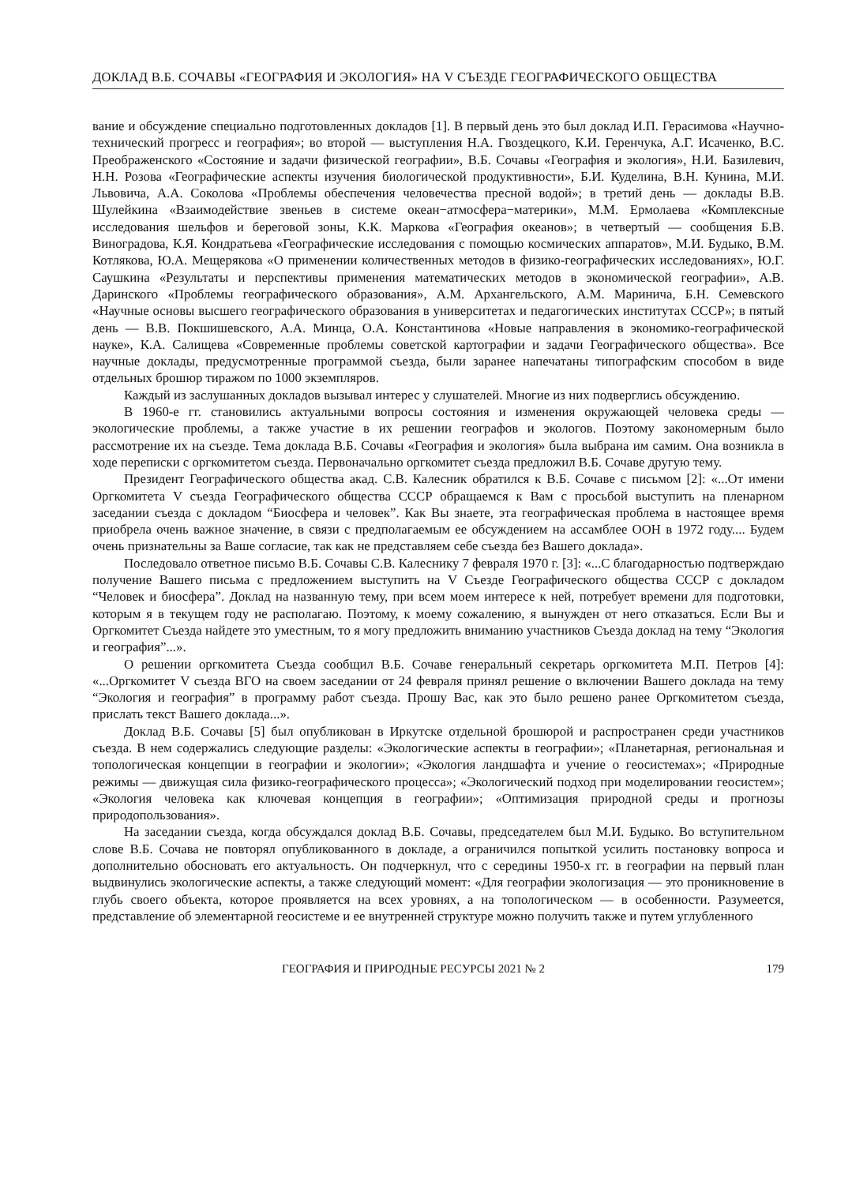ДОКЛАД В.Б. СОЧАВЫ «ГЕОГРАФИЯ И ЭКОЛОГИЯ» НА V СЪЕЗДЕ ГЕОГРАФИЧЕСКОГО ОБЩЕСТВА
вание и обсуждение специально подготовленных докладов [1]. В первый день это был доклад И.П. Герасимова «Научно-технический прогресс и география»; во второй — выступления Н.А. Гвоздецкого, К.И. Геренчука, А.Г. Исаченко, В.С. Преображенского «Состояние и задачи физической географии», В.Б. Сочавы «География и экология», Н.И. Базилевич, Н.Н. Розова «Географические аспекты изучения биологической продуктивности», Б.И. Куделина, В.Н. Кунина, М.И. Львовича, А.А. Соколова «Проблемы обеспечения человечества пресной водой»; в третий день — доклады В.В. Шулейкина «Взаимодействие звеньев в системе океан−атмосфера−материки», М.М. Ермолаева «Комплексные исследования шельфов и береговой зоны, К.К. Маркова «География океанов»; в четвертый — сообщения Б.В. Виноградова, К.Я. Кондратьева «Географические исследования с помощью космических аппаратов», М.И. Будыко, В.М. Котлякова, Ю.А. Мещерякова «О применении количественных методов в физико-географических исследованиях», Ю.Г. Саушкина «Результаты и перспективы применения математических методов в экономической географии», А.В. Даринского «Проблемы географического образования», А.М. Архангельского, А.М. Маринича, Б.Н. Семевского «Научные основы высшего географического образования в университетах и педагогических институтах СССР»; в пятый день — В.В. Покшишевского, А.А. Минца, О.А. Константинова «Новые направления в экономико-географической науке», К.А. Салищева «Современные проблемы советской картографии и задачи Географического общества». Все научные доклады, предусмотренные программой съезда, были заранее напечатаны типографским способом в виде отдельных брошюр тиражом по 1000 экземпляров.
Каждый из заслушанных докладов вызывал интерес у слушателей. Многие из них подверглись обсуждению.
В 1960-е гг. становились актуальными вопросы состояния и изменения окружающей человека среды — экологические проблемы, а также участие в их решении географов и экологов. Поэтому закономерным было рассмотрение их на съезде. Тема доклада В.Б. Сочавы «География и экология» была выбрана им самим. Она возникла в ходе переписки с оргкомитетом съезда. Первоначально оргкомитет съезда предложил В.Б. Сочаве другую тему.
Президент Географического общества акад. С.В. Калесник обратился к В.Б. Сочаве с письмом [2]: «...От имени Оргкомитета V съезда Географического общества СССР обращаемся к Вам с просьбой выступить на пленарном заседании съезда с докладом “Биосфера и человек”. Как Вы знаете, эта географическая проблема в настоящее время приобрела очень важное значение, в связи с предполагаемым ее обсуждением на ассамблее ООН в 1972 году.... Будем очень признательны за Ваше согласие, так как не представляем себе съезда без Вашего доклада».
Последовало ответное письмо В.Б. Сочавы С.В. Калеснику 7 февраля 1970 г. [3]: «...С благодарностью подтверждаю получение Вашего письма с предложением выступить на V Съезде Географического общества СССР с докладом “Человек и биосфера”. Доклад на названную тему, при всем моем интересе к ней, потребует времени для подготовки, которым я в текущем году не располагаю. Поэтому, к моему сожалению, я вынужден от него отказаться. Если Вы и Оргкомитет Съезда найдете это уместным, то я могу предложить вниманию участников Съезда доклад на тему “Экология и география”...».
О решении оргкомитета Съезда сообщил В.Б. Сочаве генеральный секретарь оргкомитета М.П. Петров [4]: «...Оргкомитет V съезда ВГО на своем заседании от 24 февраля принял решение о включении Вашего доклада на тему “Экология и география” в программу работ съезда. Прошу Вас, как это было решено ранее Оргкомитетом съезда, прислать текст Вашего доклада...».
Доклад В.Б. Сочавы [5] был опубликован в Иркутске отдельной брошюрой и распространен среди участников съезда. В нем содержались следующие разделы: «Экологические аспекты в географии»; «Планетарная, региональная и топологическая концепции в географии и экологии»; «Экология ландшафта и учение о геосистемах»; «Природные режимы — движущая сила физико-географического процесса»; «Экологический подход при моделировании геосистем»; «Экология человека как ключевая концепция в географии»; «Оптимизация природной среды и прогнозы природопользования».
На заседании съезда, когда обсуждался доклад В.Б. Сочавы, председателем был М.И. Будыко. Во вступительном слове В.Б. Сочава не повторял опубликованного в докладе, а ограничился попыткой усилить постановку вопроса и дополнительно обосновать его актуальность. Он подчеркнул, что с середины 1950-х гг. в географии на первый план выдвинулись экологические аспекты, а также следующий момент: «Для географии экологизация — это проникновение в глубь своего объекта, которое проявляется на всех уровнях, а на топологическом — в особенности. Разумеется, представление об элементарной геосистеме и ее внутренней структуре можно получить также и путем углубленного
ГЕОГРАФИЯ И ПРИРОДНЫЕ РЕСУРСЫ 2021 № 2 179